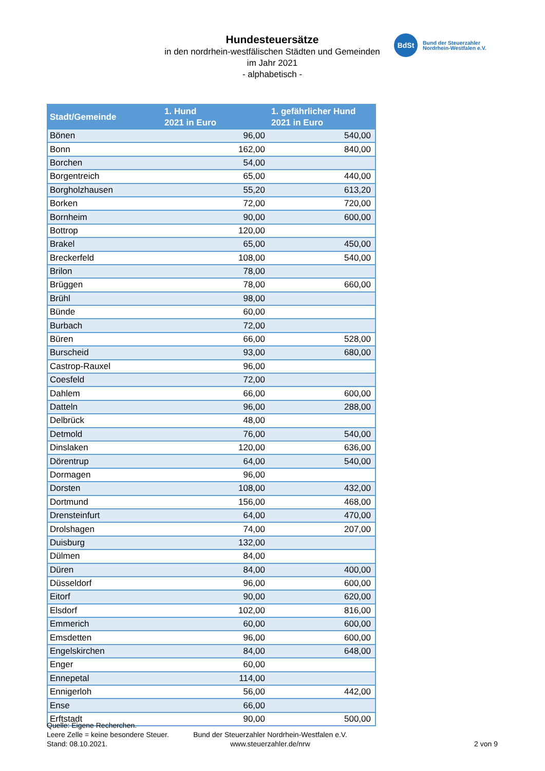Hundesteuersätze
in den nordrhein-westfälischen Städten und Gemeinden
im Jahr 2021
- alphabetisch -
BdSt
Bund der Steuerzahler
Nordrhein-Westfalen e.V.
| Stadt/Gemeinde | 1. Hund 2021 in Euro | 1. gefährlicher Hund 2021 in Euro |
| --- | --- | --- |
| Bönen | 96,00 | 540,00 |
| Bonn | 162,00 | 840,00 |
| Borchen | 54,00 | |
| Borgentreich | 65,00 | 440,00 |
| Borgholzhausen | 55,20 | 613,20 |
| Borken | 72,00 | 720,00 |
| Bornheim | 90,00 | 600,00 |
| Bottrop | 120,00 | |
| Brakel | 65,00 | 450,00 |
| Breckerfeld | 108,00 | 540,00 |
| Brilon | 78,00 | |
| Brüggen | 78,00 | 660,00 |
| Brühl | 98,00 | |
| Bünde | 60,00 | |
| Burbach | 72,00 | |
| Büren | 66,00 | 528,00 |
| Burscheid | 93,00 | 680,00 |
| Castrop-Rauxel | 96,00 | |
| Coesfeld | 72,00 | |
| Dahlem | 66,00 | 600,00 |
| Datteln | 96,00 | 288,00 |
| Delbrück | 48,00 | |
| Detmold | 76,00 | 540,00 |
| Dinslaken | 120,00 | 636,00 |
| Dörentrup | 64,00 | 540,00 |
| Dormagen | 96,00 | |
| Dorsten | 108,00 | 432,00 |
| Dortmund | 156,00 | 468,00 |
| Drensteinfurt | 64,00 | 470,00 |
| Drolshagen | 74,00 | 207,00 |
| Duisburg | 132,00 | |
| Dülmen | 84,00 | |
| Düren | 84,00 | 400,00 |
| Düsseldorf | 96,00 | 600,00 |
| Eitorf | 90,00 | 620,00 |
| Elsdorf | 102,00 | 816,00 |
| Emmerich | 60,00 | 600,00 |
| Emsdetten | 96,00 | 600,00 |
| Engelskirchen | 84,00 | 648,00 |
| Enger | 60,00 | |
| Ennepetal | 114,00 | |
| Ennigerloh | 56,00 | 442,00 |
| Ense | 66,00 | |
| Erftstadt | 90,00 | 500,00 |
Quelle: Eigene Recherchen.
Leere Zelle = keine besondere Steuer.
Stand: 08.10.2021.
Bund der Steuerzahler Nordrhein-Westfalen e.V.
www.steuerzahler.de/nrw
2 von 9